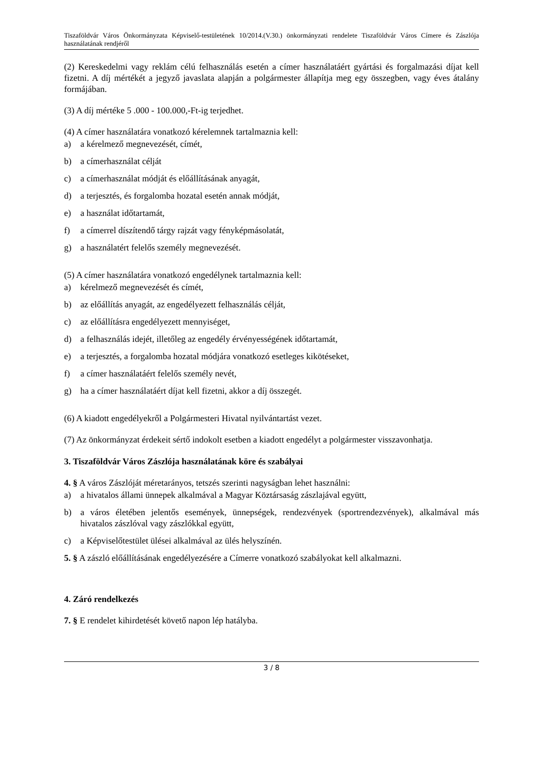Tiszaföldvár Város Önkormányzata Képviselő-testületének 10/2014.(V.30.) önkormányzati rendelete Tiszaföldvár Város Címere és Zászlója használatának rendjéről
(2) Kereskedelmi vagy reklám célú felhasználás esetén a címer használatáért gyártási és forgalmazási díjat kell fizetni. A díj mértékét a jegyző javaslata alapján a polgármester állapítja meg egy összegben, vagy éves átalány formájában.
(3) A díj mértéke 5 .000 - 100.000,-Ft-ig terjedhet.
(4) A címer használatára vonatkozó kérelemnek tartalmaznia kell:
a) a kérelmező megnevezését, címét,
b) a címerhasználat célját
c) a címerhasználat módját és előállításának anyagát,
d) a terjesztés, és forgalomba hozatal esetén annak módját,
e) a használat időtartamát,
f) a címerrel díszítendő tárgy rajzát vagy fényképmásolatát,
g) a használatért felelős személy megnevezését.
(5) A címer használatára vonatkozó engedélynek tartalmaznia kell:
a) kérelmező megnevezését és címét,
b) az előállítás anyagát, az engedélyezett felhasználás célját,
c) az előállításra engedélyezett mennyiséget,
d) a felhasználás idejét, illetőleg az engedély érvényességének időtartamát,
e) a terjesztés, a forgalomba hozatal módjára vonatkozó esetleges kikötéseket,
f) a címer használatáért felelős személy nevét,
g) ha a címer használatáért díjat kell fizetni, akkor a díj összegét.
(6) A kiadott engedélyekről a Polgármesteri Hivatal nyilvántartást vezet.
(7) Az önkormányzat érdekeit sértő indokolt esetben a kiadott engedélyt a polgármester visszavonhatja.
3. Tiszaföldvár Város Zászlója használatának köre és szabályai
4. § A város Zászlóját méretarányos, tetszés szerinti nagyságban lehet használni:
a) a hivatalos állami ünnepek alkalmával a Magyar Köztársaság zászlajával együtt,
b) a város életében jelentős események, ünnepségek, rendezvények (sportrendezvények), alkalmával más hivatalos zászlóval vagy zászlókkal együtt,
c) a Képviselőtestület ülései alkalmával az ülés helyszínén.
5. § A zászló előállításának engedélyezésére a Címerre vonatkozó szabályokat kell alkalmazni.
4. Záró rendelkezés
7. § E rendelet kihirdetését követő napon lép hatályba.
3 / 8